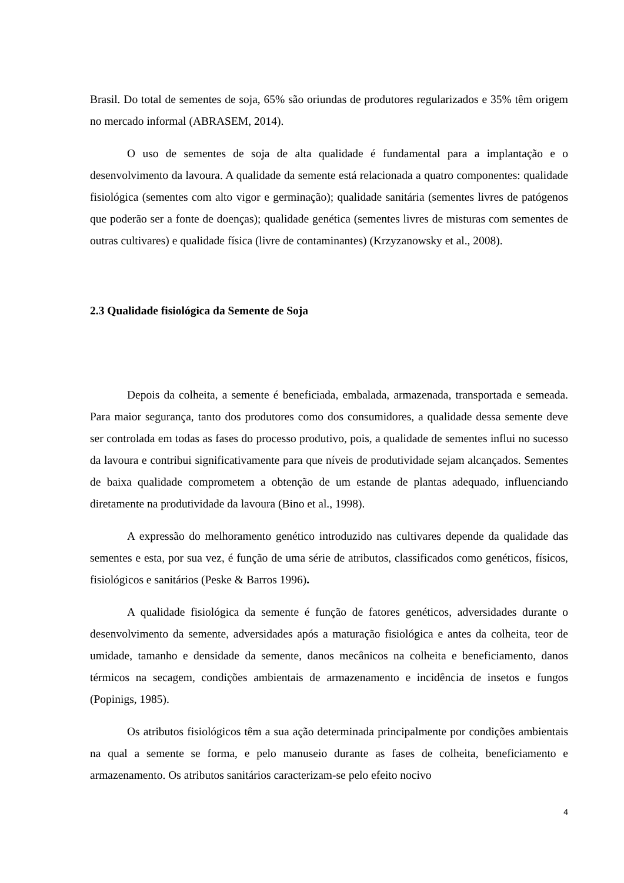Brasil. Do total de sementes de soja, 65% são oriundas de produtores regularizados e 35% têm origem no mercado informal (ABRASEM, 2014).
O uso de sementes de soja de alta qualidade é fundamental para a implantação e o desenvolvimento da lavoura. A qualidade da semente está relacionada a quatro componentes: qualidade fisiológica (sementes com alto vigor e germinação); qualidade sanitária (sementes livres de patógenos que poderão ser a fonte de doenças); qualidade genética (sementes livres de misturas com sementes de outras cultivares) e qualidade física (livre de contaminantes) (Krzyzanowsky et al., 2008).
2.3 Qualidade fisiológica da Semente de Soja
Depois da colheita, a semente é beneficiada, embalada, armazenada, transportada e semeada. Para maior segurança, tanto dos produtores como dos consumidores, a qualidade dessa semente deve ser controlada em todas as fases do processo produtivo, pois, a qualidade de sementes influi no sucesso da lavoura e contribui significativamente para que níveis de produtividade sejam alcançados. Sementes de baixa qualidade comprometem a obtenção de um estande de plantas adequado, influenciando diretamente na produtividade da lavoura (Bino et al., 1998).
A expressão do melhoramento genético introduzido nas cultivares depende da qualidade das sementes e esta, por sua vez, é função de uma série de atributos, classificados como genéticos, físicos, fisiológicos e sanitários (Peske & Barros 1996).
A qualidade fisiológica da semente é função de fatores genéticos, adversidades durante o desenvolvimento da semente, adversidades após a maturação fisiológica e antes da colheita, teor de umidade, tamanho e densidade da semente, danos mecânicos na colheita e beneficiamento, danos térmicos na secagem, condições ambientais de armazenamento e incidência de insetos e fungos (Popinigs, 1985).
Os atributos fisiológicos têm a sua ação determinada principalmente por condições ambientais na qual a semente se forma, e pelo manuseio durante as fases de colheita, beneficiamento e armazenamento. Os atributos sanitários caracterizam-se pelo efeito nocivo
4